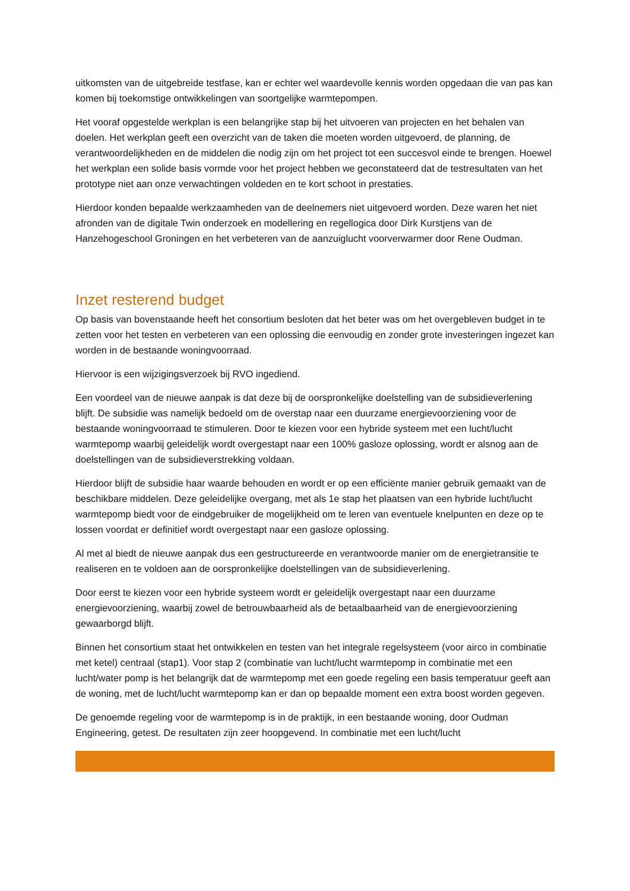uitkomsten van de uitgebreide testfase, kan er echter wel waardevolle kennis worden opgedaan die van pas kan komen bij toekomstige ontwikkelingen van soortgelijke warmtepompen.
Het vooraf opgestelde werkplan is een belangrijke stap bij het uitvoeren van projecten en het behalen van doelen. Het werkplan geeft een overzicht van de taken die moeten worden uitgevoerd, de planning, de verantwoordelijkheden en de middelen die nodig zijn om het project tot een succesvol einde te brengen. Hoewel het werkplan een solide basis vormde voor het project hebben we geconstateerd dat de testresultaten van het prototype niet aan onze verwachtingen voldeden en te kort schoot in prestaties.
Hierdoor konden bepaalde werkzaamheden van de deelnemers niet uitgevoerd worden. Deze waren het niet afronden van de digitale Twin onderzoek en modellering en regellogica door Dirk Kurstjens van de Hanzehogeschool Groningen en het verbeteren van de aanzuiglucht voorverwarmer door Rene Oudman.
Inzet resterend budget
Op basis van bovenstaande heeft het consortium besloten dat het beter was om het overgebleven budget in te zetten voor het testen en verbeteren van een oplossing die eenvoudig en zonder grote investeringen ingezet kan worden in de bestaande woningvoorraad.
Hiervoor is een wijzigingsverzoek bij RVO ingediend.
Een voordeel van de nieuwe aanpak is dat deze bij de oorspronkelijke doelstelling van de subsidieverlening blijft. De subsidie was namelijk bedoeld om de overstap naar een duurzame energievoorziening voor de bestaande woningvoorraad te stimuleren. Door te kiezen voor een hybride systeem met een lucht/lucht warmtepomp waarbij geleidelijk wordt overgestapt naar een 100% gasloze oplossing, wordt er alsnog aan de doelstellingen van de subsidieverstrekking voldaan.
Hierdoor blijft de subsidie haar waarde behouden en wordt er op een efficiënte manier gebruik gemaakt van de beschikbare middelen. Deze geleidelijke overgang, met als 1e stap het plaatsen van een hybride lucht/lucht warmtepomp biedt voor de eindgebruiker de mogelijkheid om te leren van eventuele knelpunten en deze op te lossen voordat er definitief wordt overgestapt naar een gasloze oplossing.
Al met al biedt de nieuwe aanpak dus een gestructureerde en verantwoorde manier om de energietransitie te realiseren en te voldoen aan de oorspronkelijke doelstellingen van de subsidieverlening.
Door eerst te kiezen voor een hybride systeem wordt er geleidelijk overgestapt naar een duurzame energievoorziening, waarbij zowel de betrouwbaarheid als de betaalbaarheid van de energievoorziening gewaarborgd blijft.
Binnen het consortium staat het ontwikkelen en testen van het integrale regelsysteem (voor airco in combinatie met ketel) centraal (stap1). Voor stap 2 (combinatie van lucht/lucht warmtepomp in combinatie met een lucht/water pomp is het belangrijk dat de warmtepomp met een goede regeling een basis temperatuur geeft aan de woning, met de lucht/lucht warmtepomp kan er dan op bepaalde moment een extra boost worden gegeven.
De genoemde regeling voor de warmtepomp is in de praktijk, in een bestaande woning, door Oudman Engineering, getest. De resultaten zijn zeer hoopgevend. In combinatie met een lucht/lucht